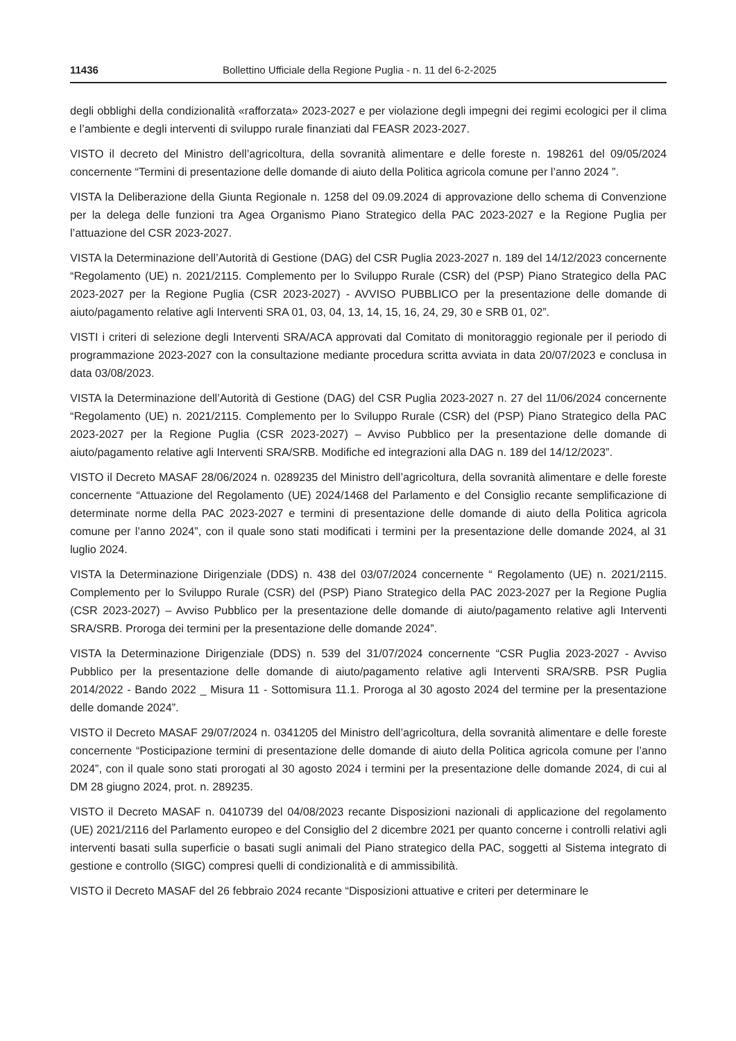11436 Bollettino Ufficiale della Regione Puglia - n. 11 del 6-2-2025
degli obblighi della condizionalità «rafforzata» 2023-2027 e per violazione degli impegni dei regimi ecologici per il clima e l’ambiente e degli interventi di sviluppo rurale finanziati dal FEASR 2023-2027.
VISTO il decreto del Ministro dell’agricoltura, della sovranità alimentare e delle foreste n. 198261 del 09/05/2024 concernente “Termini di presentazione delle domande di aiuto della Politica agricola comune per l’anno 2024 ”.
VISTA la Deliberazione della Giunta Regionale n. 1258 del 09.09.2024 di approvazione dello schema di Convenzione per la delega delle funzioni tra Agea Organismo Piano Strategico della PAC 2023-2027 e la Regione Puglia per l’attuazione del CSR 2023-2027.
VISTA la Determinazione dell’Autorità di Gestione (DAG) del CSR Puglia 2023-2027 n. 189 del 14/12/2023 concernente “Regolamento (UE) n. 2021/2115. Complemento per lo Sviluppo Rurale (CSR) del (PSP) Piano Strategico della PAC 2023-2027 per la Regione Puglia (CSR 2023-2027) - AVVISO PUBBLICO per la presentazione delle domande di aiuto/pagamento relative agli Interventi SRA 01, 03, 04, 13, 14, 15, 16, 24, 29, 30 e SRB 01, 02”.
VISTI i criteri di selezione degli Interventi SRA/ACA approvati dal Comitato di monitoraggio regionale per il periodo di programmazione 2023-2027 con la consultazione mediante procedura scritta avviata in data 20/07/2023 e conclusa in data 03/08/2023.
VISTA la Determinazione dell’Autorità di Gestione (DAG) del CSR Puglia 2023-2027 n. 27 del 11/06/2024 concernente “Regolamento (UE) n. 2021/2115. Complemento per lo Sviluppo Rurale (CSR) del (PSP) Piano Strategico della PAC 2023-2027 per la Regione Puglia (CSR 2023-2027) – Avviso Pubblico per la presentazione delle domande di aiuto/pagamento relative agli Interventi SRA/SRB. Modifiche ed integrazioni alla DAG n. 189 del 14/12/2023”.
VISTO il Decreto MASAF 28/06/2024 n. 0289235 del Ministro dell’agricoltura, della sovranità alimentare e delle foreste concernente “Attuazione del Regolamento (UE) 2024/1468 del Parlamento e del Consiglio recante semplificazione di determinate norme della PAC 2023-2027 e termini di presentazione delle domande di aiuto della Politica agricola comune per l’anno 2024”, con il quale sono stati modificati i termini per la presentazione delle domande 2024, al 31 luglio 2024.
VISTA la Determinazione Dirigenziale (DDS) n. 438 del 03/07/2024 concernente “ Regolamento (UE) n. 2021/2115. Complemento per lo Sviluppo Rurale (CSR) del (PSP) Piano Strategico della PAC 2023-2027 per la Regione Puglia (CSR 2023-2027) – Avviso Pubblico per la presentazione delle domande di aiuto/pagamento relative agli Interventi SRA/SRB. Proroga dei termini per la presentazione delle domande 2024”.
VISTA la Determinazione Dirigenziale (DDS) n. 539 del 31/07/2024 concernente “CSR Puglia 2023-2027 - Avviso Pubblico per la presentazione delle domande di aiuto/pagamento relative agli Interventi SRA/SRB. PSR Puglia 2014/2022 - Bando 2022 _ Misura 11 - Sottomisura 11.1. Proroga al 30 agosto 2024 del termine per la presentazione delle domande 2024”.
VISTO il Decreto MASAF 29/07/2024 n. 0341205 del Ministro dell’agricoltura, della sovranità alimentare e delle foreste concernente “Posticipazione termini di presentazione delle domande di aiuto della Politica agricola comune per l’anno 2024”, con il quale sono stati prorogati al 30 agosto 2024 i termini per la presentazione delle domande 2024, di cui al DM 28 giugno 2024, prot. n. 289235.
VISTO il Decreto MASAF n. 0410739 del 04/08/2023 recante Disposizioni nazionali di applicazione del regolamento (UE) 2021/2116 del Parlamento europeo e del Consiglio del 2 dicembre 2021 per quanto concerne i controlli relativi agli interventi basati sulla superficie o basati sugli animali del Piano strategico della PAC, soggetti al Sistema integrato di gestione e controllo (SIGC) compresi quelli di condizionalità e di ammissibilità.
VISTO il Decreto MASAF del 26 febbraio 2024 recante “Disposizioni attuative e criteri per determinare le